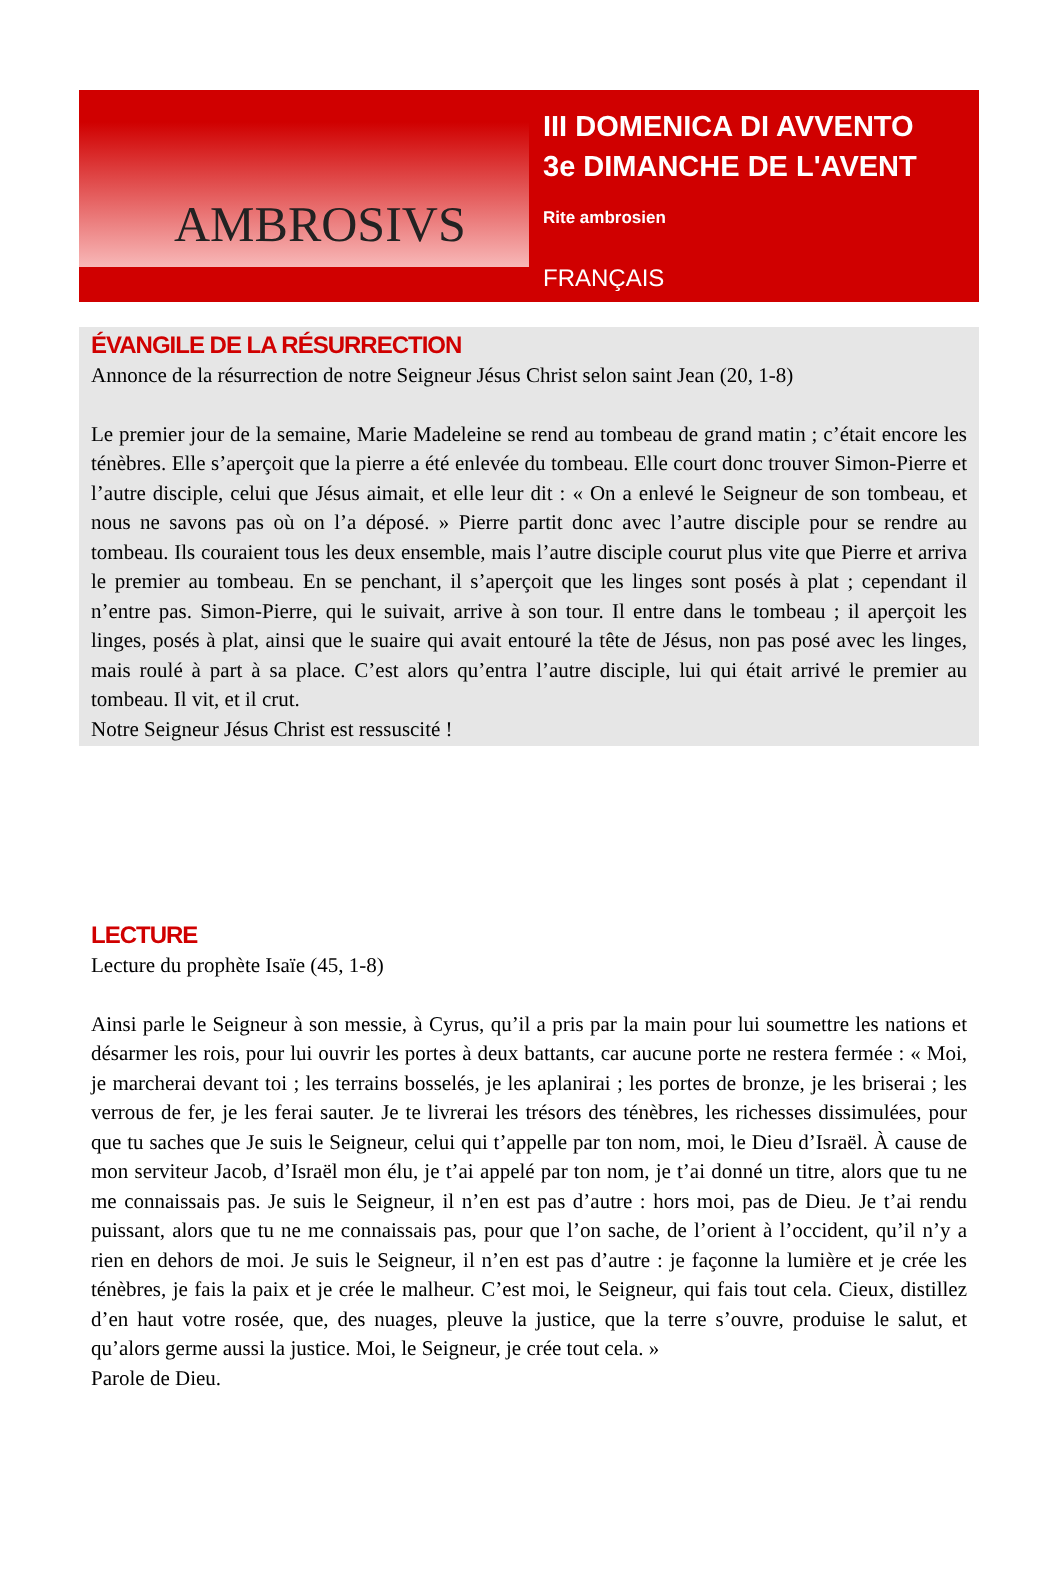AMBROSIVS
III DOMENICA DI AVVENTO
3e DIMANCHE DE L'AVENT
Rite ambrosien
FRANÇAIS
ÉVANGILE DE LA RÉSURRECTION
Annonce de la résurrection de notre Seigneur Jésus Christ selon saint Jean (20, 1-8)
Le premier jour de la semaine, Marie Madeleine se rend au tombeau de grand matin ; c’était encore les ténèbres. Elle s’aperçoit que la pierre a été enlevée du tombeau. Elle court donc trouver Simon-Pierre et l’autre disciple, celui que Jésus aimait, et elle leur dit : « On a enlevé le Seigneur de son tombeau, et nous ne savons pas où on l’a déposé. » Pierre partit donc avec l’autre disciple pour se rendre au tombeau. Ils couraient tous les deux ensemble, mais l’autre disciple courut plus vite que Pierre et arriva le premier au tombeau. En se penchant, il s’aperçoit que les linges sont posés à plat ; cependant il n’entre pas. Simon-Pierre, qui le suivait, arrive à son tour. Il entre dans le tombeau ; il aperçoit les linges, posés à plat, ainsi que le suaire qui avait entouré la tête de Jésus, non pas posé avec les linges, mais roulé à part à sa place. C’est alors qu’entra l’autre disciple, lui qui était arrivé le premier au tombeau. Il vit, et il crut.
Notre Seigneur Jésus Christ est ressuscité !
LECTURE
Lecture du prophète Isaïe (45, 1-8)
Ainsi parle le Seigneur à son messie, à Cyrus, qu’il a pris par la main pour lui soumettre les nations et désarmer les rois, pour lui ouvrir les portes à deux battants, car aucune porte ne restera fermée : « Moi, je marcherai devant toi ; les terrains bosselés, je les aplanirai ; les portes de bronze, je les briserai ; les verrous de fer, je les ferai sauter. Je te livrerai les trésors des ténèbres, les richesses dissimulées, pour que tu saches que Je suis le Seigneur, celui qui t’appelle par ton nom, moi, le Dieu d’Israël. À cause de mon serviteur Jacob, d’Israël mon élu, je t’ai appelé par ton nom, je t’ai donné un titre, alors que tu ne me connaissais pas. Je suis le Seigneur, il n’en est pas d’autre : hors moi, pas de Dieu. Je t’ai rendu puissant, alors que tu ne me connaissais pas, pour que l’on sache, de l’orient à l’occident, qu’il n’y a rien en dehors de moi. Je suis le Seigneur, il n’en est pas d’autre : je façonne la lumière et je crée les ténèbres, je fais la paix et je crée le malheur. C’est moi, le Seigneur, qui fais tout cela. Cieux, distillez d’en haut votre rosée, que, des nuages, pleuve la justice, que la terre s’ouvre, produise le salut, et qu’alors germe aussi la justice. Moi, le Seigneur, je crée tout cela. »
Parole de Dieu.